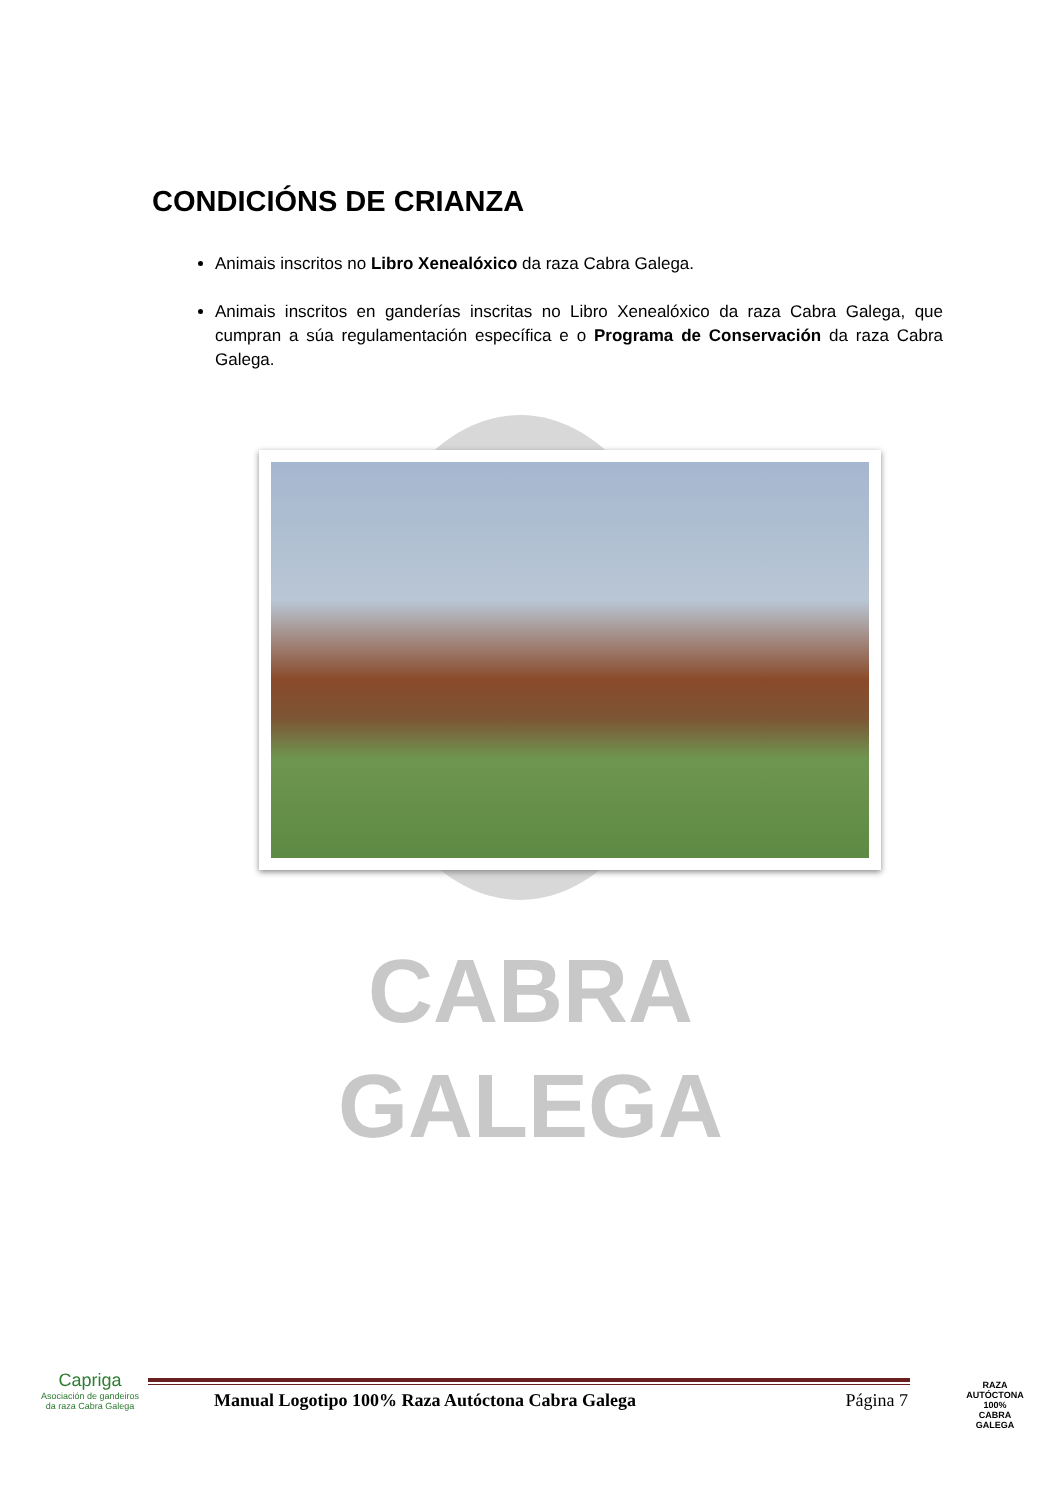CONDICIÓNS DE CRIANZA
Animais inscritos no Libro Xenealóxico da raza Cabra Galega.
Animais inscritos en ganderías inscritas no Libro Xenealóxico da raza Cabra Galega, que cumpran a súa regulamentación específica e o Programa de Conservación da raza Cabra Galega.
CABRA
GALEGA
Capriga
Asociación de gandeiros da raza Cabra Galega
Manual Logotipo 100% Raza Autóctona Cabra Galega Página 7
RAZA AUTÓCTONA 100%
CABRA
GALEGA